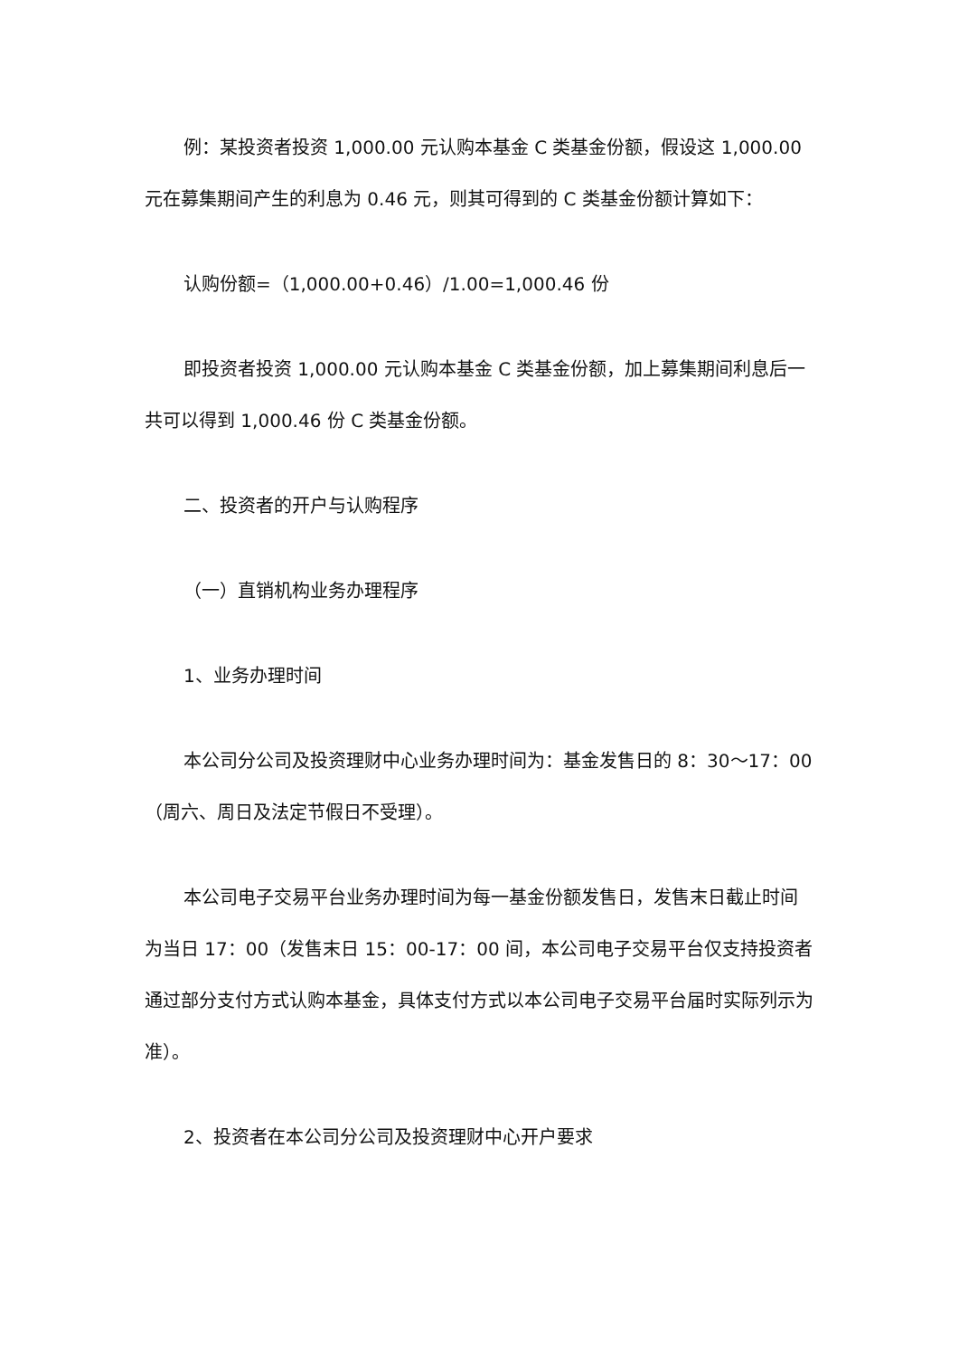例：某投资者投资 1,000.00 元认购本基金 C 类基金份额，假设这 1,000.00 元在募集期间产生的利息为 0.46 元，则其可得到的 C 类基金份额计算如下：
认购份额=（1,000.00+0.46）/1.00=1,000.46 份
即投资者投资 1,000.00 元认购本基金 C 类基金份额，加上募集期间利息后一共可以得到 1,000.46 份 C 类基金份额。
二、投资者的开户与认购程序
（一）直销机构业务办理程序
1、业务办理时间
本公司分公司及投资理财中心业务办理时间为：基金发售日的 8：30～17：00（周六、周日及法定节假日不受理）。
本公司电子交易平台业务办理时间为每一基金份额发售日，发售末日截止时间为当日 17：00（发售末日 15：00-17：00 间，本公司电子交易平台仅支持投资者通过部分支付方式认购本基金，具体支付方式以本公司电子交易平台届时实际列示为准）。
2、投资者在本公司分公司及投资理财中心开户要求